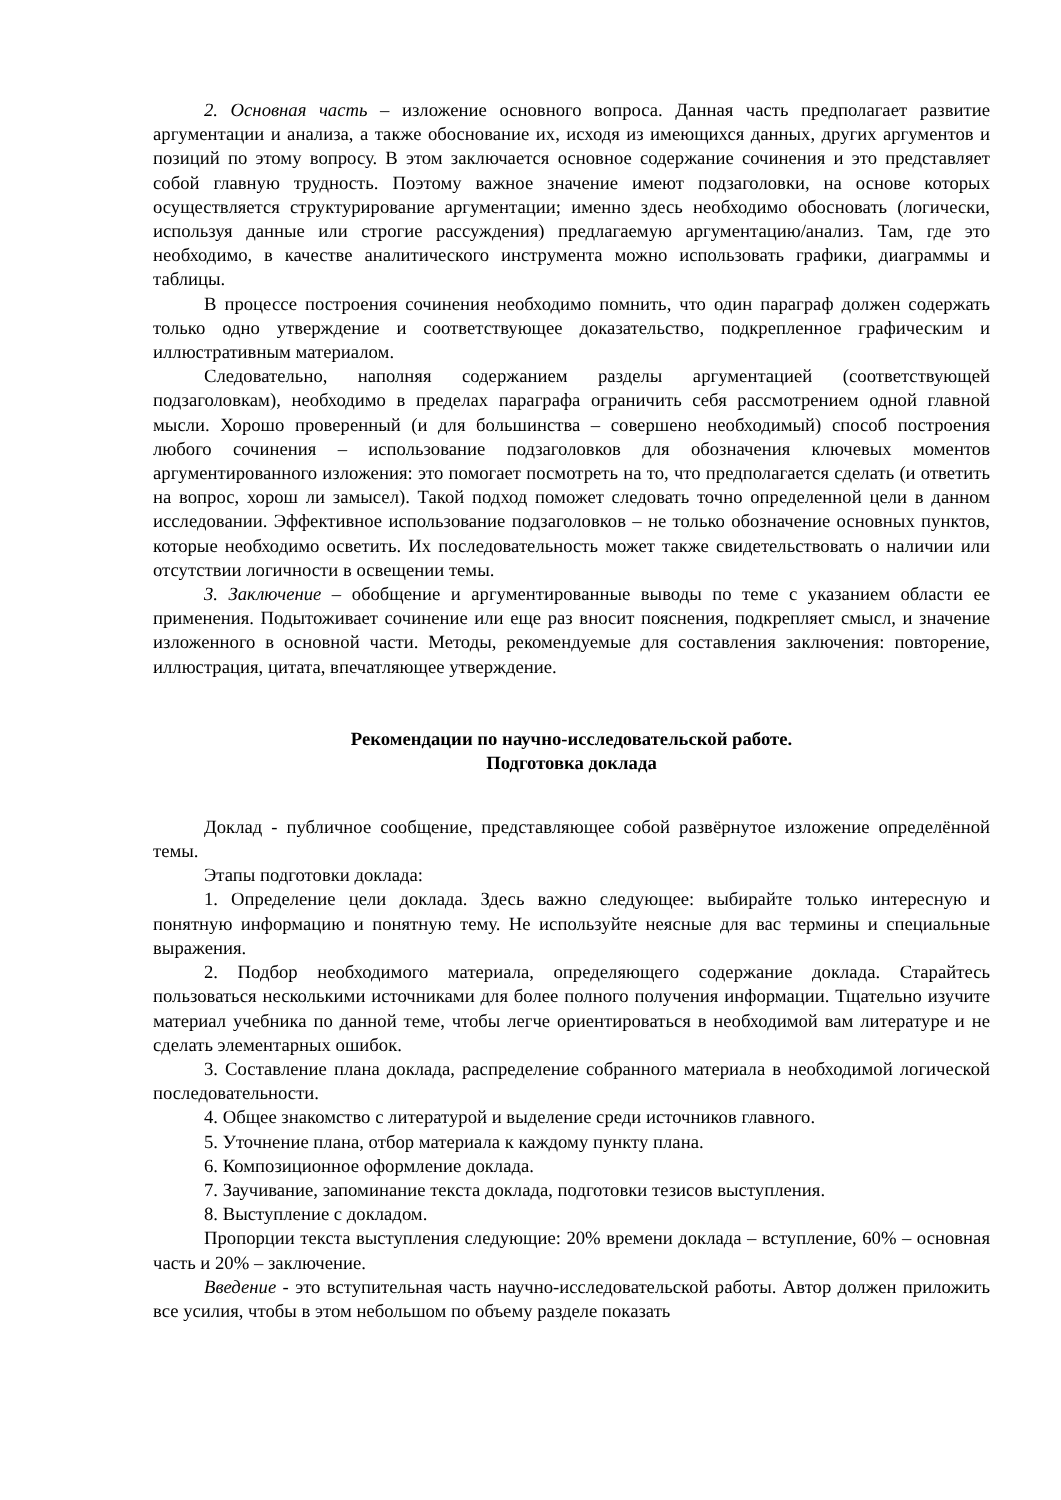2. Основная часть – изложение основного вопроса. Данная часть предполагает развитие аргументации и анализа, а также обоснование их, исходя из имеющихся данных, других аргументов и позиций по этому вопросу. В этом заключается основное содержание сочинения и это представляет собой главную трудность. Поэтому важное значение имеют подзаголовки, на основе которых осуществляется структурирование аргументации; именно здесь необходимо обосновать (логически, используя данные или строгие рассуждения) предлагаемую аргументацию/анализ. Там, где это необходимо, в качестве аналитического инструмента можно использовать графики, диаграммы и таблицы.
В процессе построения сочинения необходимо помнить, что один параграф должен содержать только одно утверждение и соответствующее доказательство, подкрепленное графическим и иллюстративным материалом.
Следовательно, наполняя содержанием разделы аргументацией (соответствующей подзаголовкам), необходимо в пределах параграфа ограничить себя рассмотрением одной главной мысли. Хорошо проверенный (и для большинства – совершено необходимый) способ построения любого сочинения – использование подзаголовков для обозначения ключевых моментов аргументированного изложения: это помогает посмотреть на то, что предполагается сделать (и ответить на вопрос, хорош ли замысел). Такой подход поможет следовать точно определенной цели в данном исследовании. Эффективное использование подзаголовков – не только обозначение основных пунктов, которые необходимо осветить. Их последовательность может также свидетельствовать о наличии или отсутствии логичности в освещении темы.
3. Заключение – обобщение и аргументированные выводы по теме с указанием области ее применения. Подытоживает сочинение или еще раз вносит пояснения, подкрепляет смысл, и значение изложенного в основной части. Методы, рекомендуемые для составления заключения: повторение, иллюстрация, цитата, впечатляющее утверждение.
Рекомендации по научно-исследовательской работе.
Подготовка доклада
Доклад - публичное сообщение, представляющее собой развёрнутое изложение определённой темы.
Этапы подготовки доклада:
1. Определение цели доклада. Здесь важно следующее: выбирайте только интересную и понятную информацию и понятную тему. Не используйте неясные для вас термины и специальные выражения.
2. Подбор необходимого материала, определяющего содержание доклада. Старайтесь пользоваться несколькими источниками для более полного получения информации. Тщательно изучите материал учебника по данной теме, чтобы легче ориентироваться в необходимой вам литературе и не сделать элементарных ошибок.
3. Составление плана доклада, распределение собранного материала в необходимой логической последовательности.
4. Общее знакомство с литературой и выделение среди источников главного.
5. Уточнение плана, отбор материала к каждому пункту плана.
6. Композиционное оформление доклада.
7. Заучивание, запоминание текста доклада, подготовки тезисов выступления.
8. Выступление с докладом.
Пропорции текста выступления следующие: 20% времени доклада – вступление, 60% – основная часть и 20% – заключение.
Введение - это вступительная часть научно-исследовательской работы. Автор должен приложить все усилия, чтобы в этом небольшом по объему разделе показать